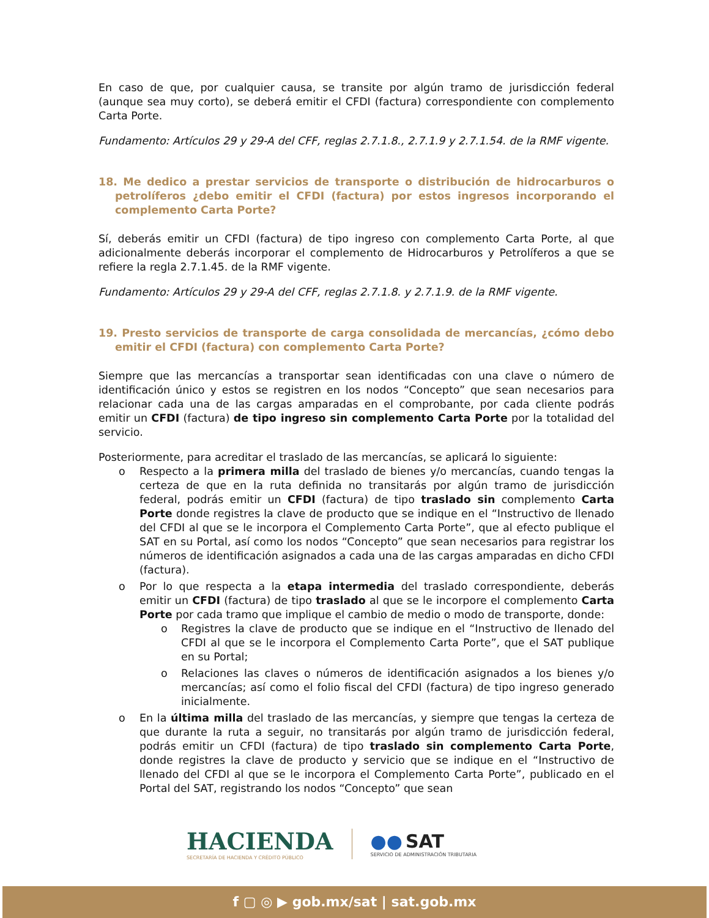En caso de que, por cualquier causa, se transite por algún tramo de jurisdicción federal (aunque sea muy corto), se deberá emitir el CFDI (factura) correspondiente con complemento Carta Porte.
Fundamento: Artículos 29 y 29-A del CFF, reglas 2.7.1.8., 2.7.1.9 y 2.7.1.54. de la RMF vigente.
18. Me dedico a prestar servicios de transporte o distribución de hidrocarburos o petrolíferos ¿debo emitir el CFDI (factura) por estos ingresos incorporando el complemento Carta Porte?
Sí, deberás emitir un CFDI (factura) de tipo ingreso con complemento Carta Porte, al que adicionalmente deberás incorporar el complemento de Hidrocarburos y Petrolíferos a que se refiere la regla 2.7.1.45. de la RMF vigente.
Fundamento: Artículos 29 y 29-A del CFF, reglas 2.7.1.8. y 2.7.1.9. de la RMF vigente.
19. Presto servicios de transporte de carga consolidada de mercancías, ¿cómo debo emitir el CFDI (factura) con complemento Carta Porte?
Siempre que las mercancías a transportar sean identificadas con una clave o número de identificación único y estos se registren en los nodos “Concepto” que sean necesarios para relacionar cada una de las cargas amparadas en el comprobante, por cada cliente podrás emitir un CFDI (factura) de tipo ingreso sin complemento Carta Porte por la totalidad del servicio.
Posteriormente, para acreditar el traslado de las mercancías, se aplicará lo siguiente:
o Respecto a la primera milla del traslado de bienes y/o mercancías, cuando tengas la certeza de que en la ruta definida no transitarás por algún tramo de jurisdicción federal, podrás emitir un CFDI (factura) de tipo traslado sin complemento Carta Porte donde registres la clave de producto que se indique en el “Instructivo de llenado del CFDI al que se le incorpora el Complemento Carta Porte”, que al efecto publique el SAT en su Portal, así como los nodos “Concepto” que sean necesarios para registrar los números de identificación asignados a cada una de las cargas amparadas en dicho CFDI (factura).
o Por lo que respecta a la etapa intermedia del traslado correspondiente, deberás emitir un CFDI (factura) de tipo traslado al que se le incorpore el complemento Carta Porte por cada tramo que implique el cambio de medio o modo de transporte, donde:
o Registres la clave de producto que se indique en el “Instructivo de llenado del CFDI al que se le incorpora el Complemento Carta Porte”, que el SAT publique en su Portal;
o Relaciones las claves o números de identificación asignados a los bienes y/o mercancías; así como el folio fiscal del CFDI (factura) de tipo ingreso generado inicialmente.
o En la última milla del traslado de las mercancías, y siempre que tengas la certeza de que durante la ruta a seguir, no transitarás por algún tramo de jurisdicción federal, podrás emitir un CFDI (factura) de tipo traslado sin complemento Carta Porte, donde registres la clave de producto y servicio que se indique en el “Instructivo de llenado del CFDI al que se le incorpora el Complemento Carta Porte”, publicado en el Portal del SAT, registrando los nodos “Concepto” que sean
HACIENDA
SECRETARÍA DE HACIENDA Y CRÉDITO PÚBLICO
●● SAT
SERVICIO DE ADMINISTRACIÓN TRIBUTARIA
f ▢ ◎ ▶ gob.mx/sat | sat.gob.mx